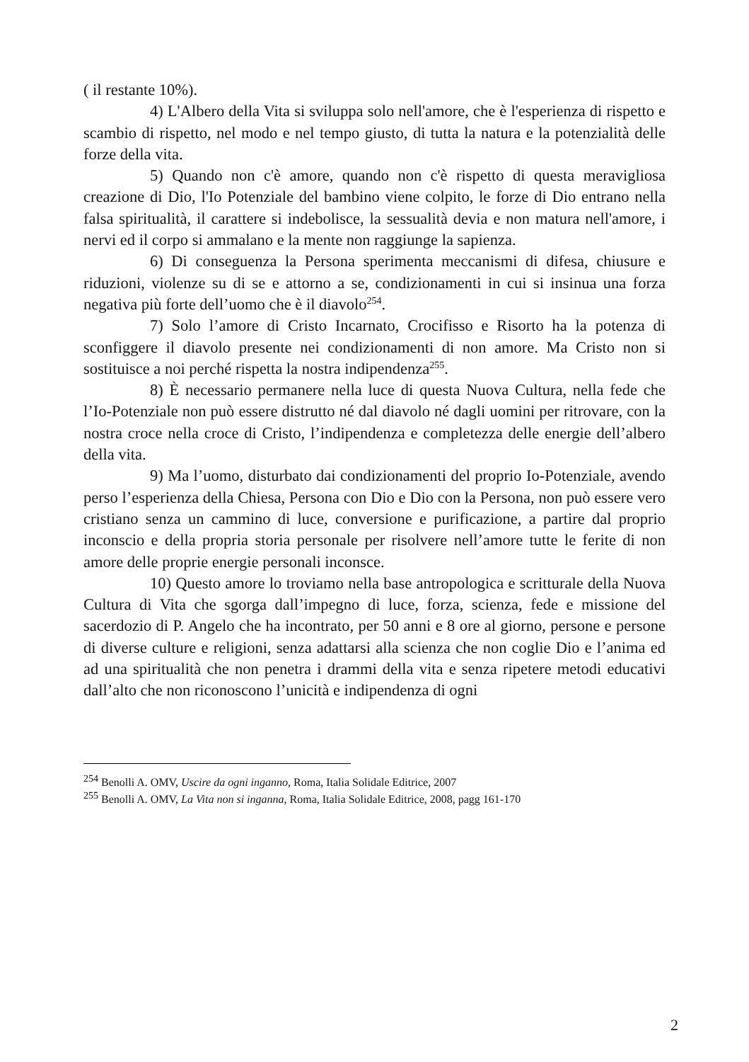( il restante 10%).
4) L'Albero della Vita si sviluppa solo nell'amore, che è l'esperienza di rispetto e scambio di rispetto, nel modo e nel tempo giusto, di tutta la natura e la potenzialità delle forze della vita.
5) Quando non c'è amore, quando non c'è rispetto di questa meravigliosa creazione di Dio, l'Io Potenziale del bambino viene colpito, le forze di Dio entrano nella falsa spiritualità, il carattere si indebolisce, la sessualità devia e non matura nell'amore, i nervi ed il corpo si ammalano e la mente non raggiunge la sapienza.
6) Di conseguenza la Persona sperimenta meccanismi di difesa, chiusure e riduzioni, violenze su di se e attorno a se, condizionamenti in cui si insinua una forza negativa più forte dell’uomo che è il diavolo<sup>254</sup>.
7) Solo l’amore di Cristo Incarnato, Crocifisso e Risorto ha la potenza di sconfiggere il diavolo presente nei condizionamenti di non amore. Ma Cristo non si sostituisce a noi perché rispetta la nostra indipendenza<sup>255</sup>.
8) È necessario permanere nella luce di questa Nuova Cultura, nella fede che l’Io-Potenziale non può essere distrutto né dal diavolo né dagli uomini per ritrovare, con la nostra croce nella croce di Cristo, l’indipendenza e completezza delle energie dell’albero della vita.
9) Ma l’uomo, disturbato dai condizionamenti del proprio Io-Potenziale, avendo perso l’esperienza della Chiesa, Persona con Dio e Dio con la Persona, non può essere vero cristiano senza un cammino di luce, conversione e purificazione, a partire dal proprio inconscio e della propria storia personale per risolvere nell’amore tutte le ferite di non amore delle proprie energie personali inconsce.
10) Questo amore lo troviamo nella base antropologica e scritturale della Nuova Cultura di Vita che sgorga dall’impegno di luce, forza, scienza, fede e missione del sacerdozio di P. Angelo che ha incontrato, per 50 anni e 8 ore al giorno, persone e persone di diverse culture e religioni, senza adattarsi alla scienza che non coglie Dio e l’anima ed ad una spiritualità che non penetra i drammi della vita e senza ripetere metodi educativi dall’alto che non riconoscono l’unicità e indipendenza di ogni
<sup>254</sup> Benolli A. OMV, Uscire da ogni inganno, Roma, Italia Solidale Editrice, 2007
<sup>255</sup> Benolli A. OMV, La Vita non si inganna, Roma, Italia Solidale Editrice, 2008, pagg 161-170
2